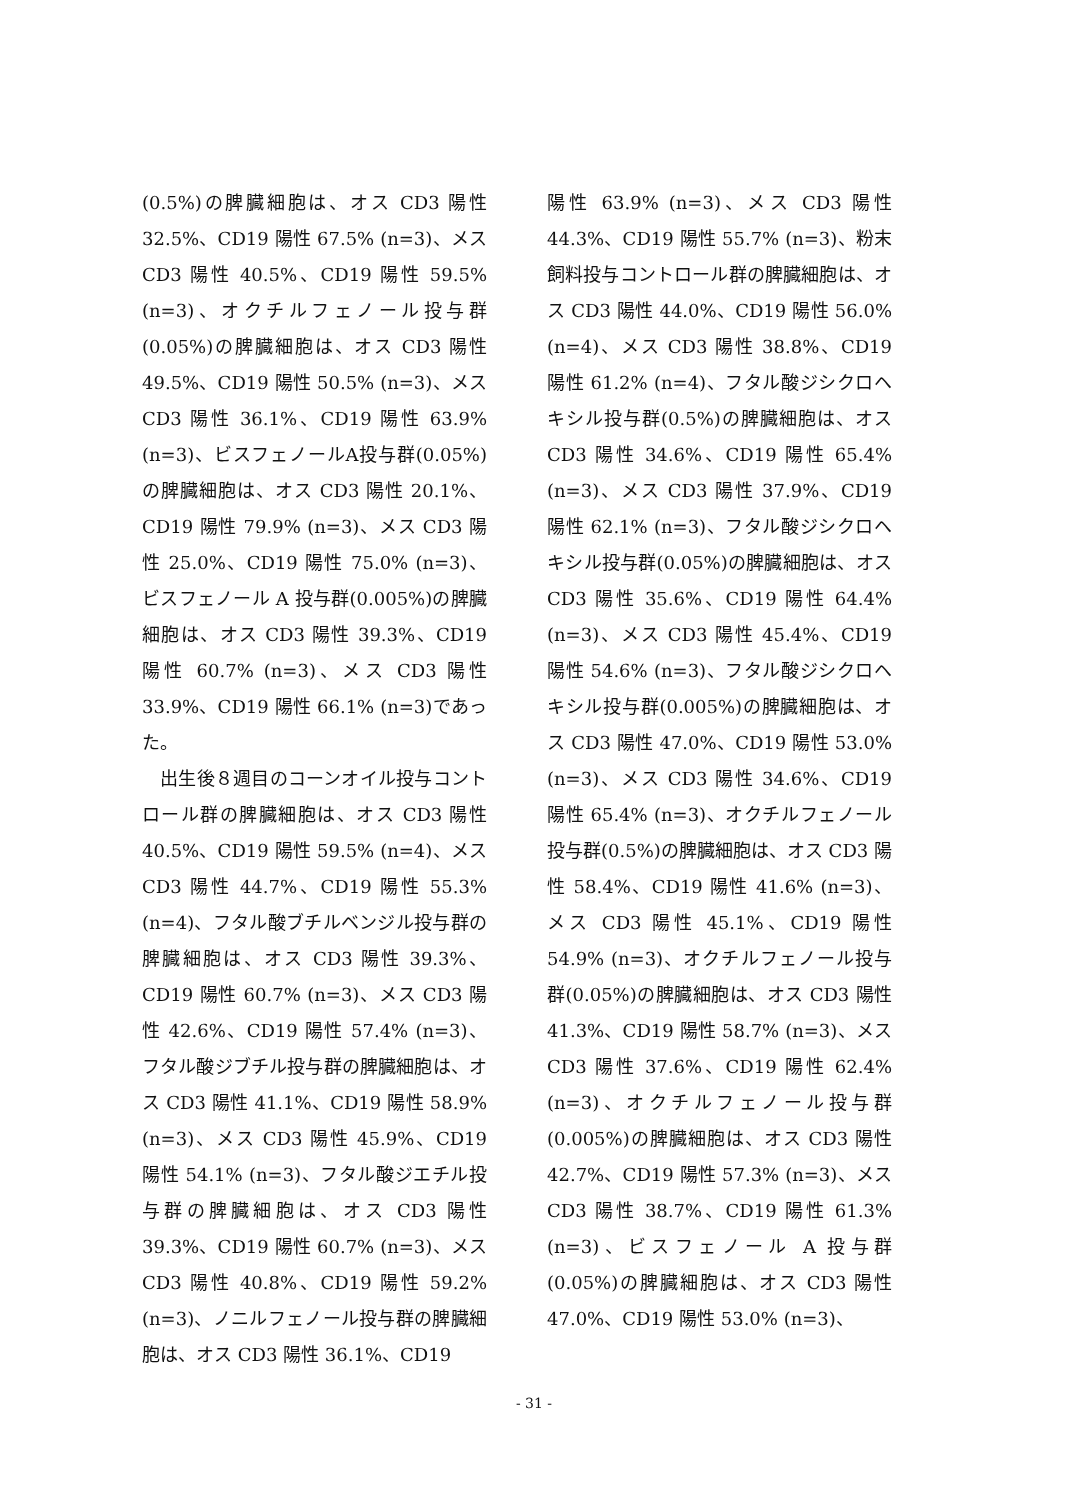(0.5%)の脾臓細胞は、オス CD3 陽性 32.5%、CD19 陽性 67.5% (n=3)、メス CD3 陽性 40.5%、CD19 陽性 59.5% (n=3)、オクチルフェノール投与群 (0.05%)の脾臓細胞は、オス CD3 陽性 49.5%、CD19 陽性 50.5% (n=3)、メス CD3 陽性 36.1%、CD19 陽性 63.9% (n=3)、ビスフェノールA投与群(0.05%)の脾臓細胞は、オス CD3 陽性 20.1%、CD19 陽性 79.9% (n=3)、メス CD3 陽性 25.0%、CD19 陽性 75.0% (n=3)、ビスフェノール A 投与群(0.005%)の脾臓細胞は、オス CD3 陽性 39.3%、CD19 陽性 60.7% (n=3)、メス CD3 陽性 33.9%、CD19 陽性 66.1% (n=3)であった。
　出生後８週目のコーンオイル投与コントロール群の脾臓細胞は、オス CD3 陽性 40.5%、CD19 陽性 59.5% (n=4)、メス CD3 陽性 44.7%、CD19 陽性 55.3% (n=4)、フタル酸ブチルベンジル投与群の脾臓細胞は、オス CD3 陽性 39.3%、CD19 陽性 60.7% (n=3)、メス CD3 陽性 42.6%、CD19 陽性 57.4% (n=3)、フタル酸ジブチル投与群の脾臓細胞は、オス CD3 陽性 41.1%、CD19 陽性 58.9% (n=3)、メス CD3 陽性 45.9%、CD19 陽性 54.1% (n=3)、フタル酸ジエチル投与群の脾臓細胞は、オス CD3 陽性 39.3%、CD19 陽性 60.7% (n=3)、メス CD3 陽性 40.8%、CD19 陽性 59.2% (n=3)、ノニルフェノール投与群の脾臓細胞は、オス CD3 陽性 36.1%、CD19
陽性 63.9% (n=3)、メス CD3 陽性 44.3%、CD19 陽性 55.7% (n=3)、粉末飼料投与コントロール群の脾臓細胞は、オス CD3 陽性 44.0%、CD19 陽性 56.0% (n=4)、メス CD3 陽性 38.8%、CD19 陽性 61.2% (n=4)、フタル酸ジシクロヘキシル投与群(0.5%)の脾臓細胞は、オス CD3 陽性 34.6%、CD19 陽性 65.4% (n=3)、メス CD3 陽性 37.9%、CD19 陽性 62.1% (n=3)、フタル酸ジシクロヘキシル投与群(0.05%)の脾臓細胞は、オス CD3 陽性 35.6%、CD19 陽性 64.4% (n=3)、メス CD3 陽性 45.4%、CD19 陽性 54.6% (n=3)、フタル酸ジシクロヘキシル投与群(0.005%)の脾臓細胞は、オス CD3 陽性 47.0%、CD19 陽性 53.0% (n=3)、メス CD3 陽性 34.6%、CD19 陽性 65.4% (n=3)、オクチルフェノール投与群(0.5%)の脾臓細胞は、オス CD3 陽性 58.4%、CD19 陽性 41.6% (n=3)、メス CD3 陽性 45.1%、CD19 陽性 54.9% (n=3)、オクチルフェノール投与群(0.05%)の脾臓細胞は、オス CD3 陽性 41.3%、CD19 陽性 58.7% (n=3)、メス CD3 陽性 37.6%、CD19 陽性 62.4% (n=3)、オクチルフェノール投与群(0.005%)の脾臓細胞は、オス CD3 陽性 42.7%、CD19 陽性 57.3% (n=3)、メス CD3 陽性 38.7%、CD19 陽性 61.3% (n=3)、ビスフェノール A 投与群(0.05%)の脾臓細胞は、オス CD3 陽性 47.0%、CD19 陽性 53.0% (n=3)、
- 31 -